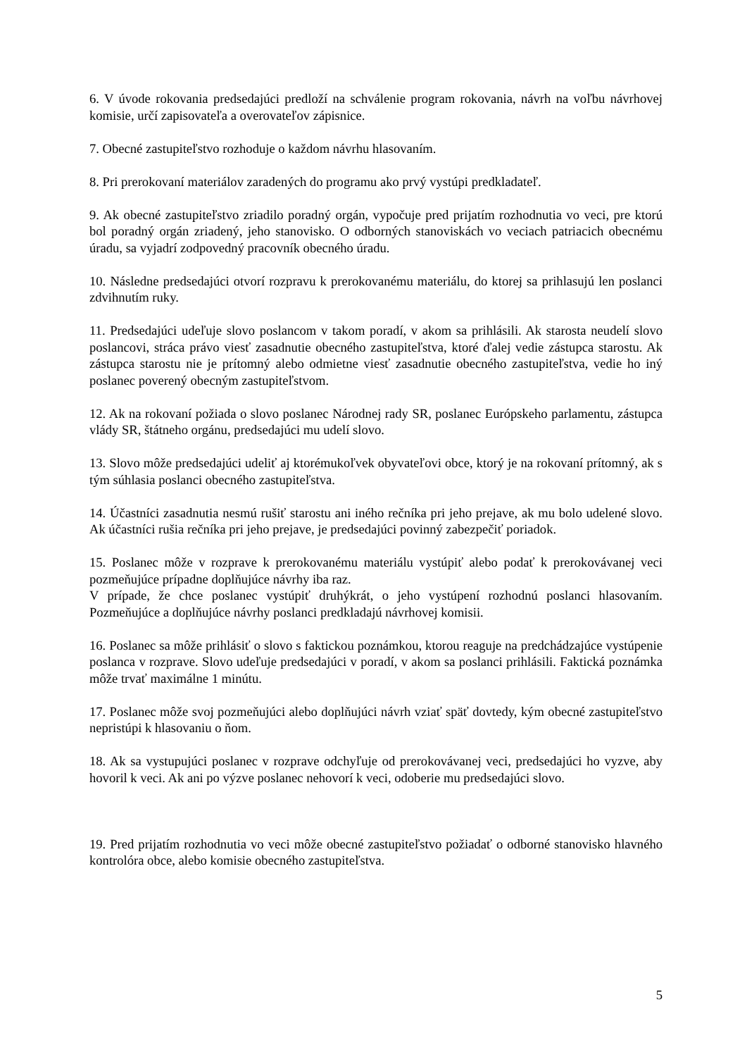6. V úvode rokovania predsedajúci predloží na schválenie program rokovania, návrh na voľbu návrhovej komisie, určí zapisovateľa a overovateľov zápisnice.
7. Obecné zastupiteľstvo rozhoduje o každom návrhu hlasovaním.
8. Pri prerokovaní materiálov zaradených do programu ako prvý vystúpi predkladateľ.
9. Ak obecné zastupiteľstvo zriadilo poradný orgán, vypočuje pred prijatím rozhodnutia vo veci, pre ktorú bol poradný orgán zriadený, jeho stanovisko. O odborných stanoviskách vo veciach patriacich obecnému úradu, sa vyjadrí zodpovedný pracovník obecného úradu.
10. Následne predsedajúci otvorí rozpravu k prerokovanému materiálu, do ktorej sa prihlasujú len poslanci zdvihnutím ruky.
11. Predsedajúci udeľuje slovo poslancom v takom poradí, v akom sa prihlásili. Ak starosta neudelí slovo poslancovi, stráca právo viesť zasadnutie obecného zastupiteľstva, ktoré ďalej vedie zástupca starostu. Ak zástupca starostu nie je prítomný alebo odmietne viesť zasadnutie obecného zastupiteľstva, vedie ho iný poslanec poverený obecným zastupiteľstvom.
12. Ak na rokovaní požiada o slovo poslanec Národnej rady SR, poslanec Európskeho parlamentu, zástupca vlády SR, štátneho orgánu, predsedajúci mu udelí slovo.
13. Slovo môže predsedajúci udeliť aj ktorémukoľvek obyvateľovi obce, ktorý je na rokovaní prítomný, ak s tým súhlasia poslanci obecného zastupiteľstva.
14. Účastníci zasadnutia nesmú rušiť starostu ani iného rečníka pri jeho prejave, ak mu bolo udelené slovo. Ak účastníci rušia rečníka pri jeho prejave, je predsedajúci povinný zabezpečiť poriadok.
15. Poslanec môže v rozprave k prerokovanému materiálu vystúpiť alebo podať k prerokovávanej veci pozmeňujúce prípadne doplňujúce návrhy iba raz.
V prípade, že chce poslanec vystúpiť druhýkrát, o jeho vystúpení rozhodnú poslanci hlasovaním. Pozmeňujúce a doplňujúce návrhy poslanci predkladajú návrhovej komisii.
16. Poslanec sa môže prihlásiť o slovo s faktickou poznámkou, ktorou reaguje na predchádzajúce vystúpenie poslanca v rozprave. Slovo udeľuje predsedajúci v poradí, v akom sa poslanci prihlásili. Faktická poznámka môže trvať maximálne 1 minútu.
17. Poslanec môže svoj pozmeňujúci alebo doplňujúci návrh vziať späť dovtedy, kým obecné zastupiteľstvo nepristúpi k hlasovaniu o ňom.
18. Ak sa vystupujúci poslanec v rozprave odchyľuje od prerokovávanej veci, predsedajúci ho vyzve, aby hovoril k veci. Ak ani po výzve poslanec nehovorí k veci, odoberie mu predsedajúci slovo.
19. Pred prijatím rozhodnutia vo veci môže obecné zastupiteľstvo požiadať o odborné stanovisko hlavného kontrolóra obce, alebo komisie obecného zastupiteľstva.
5